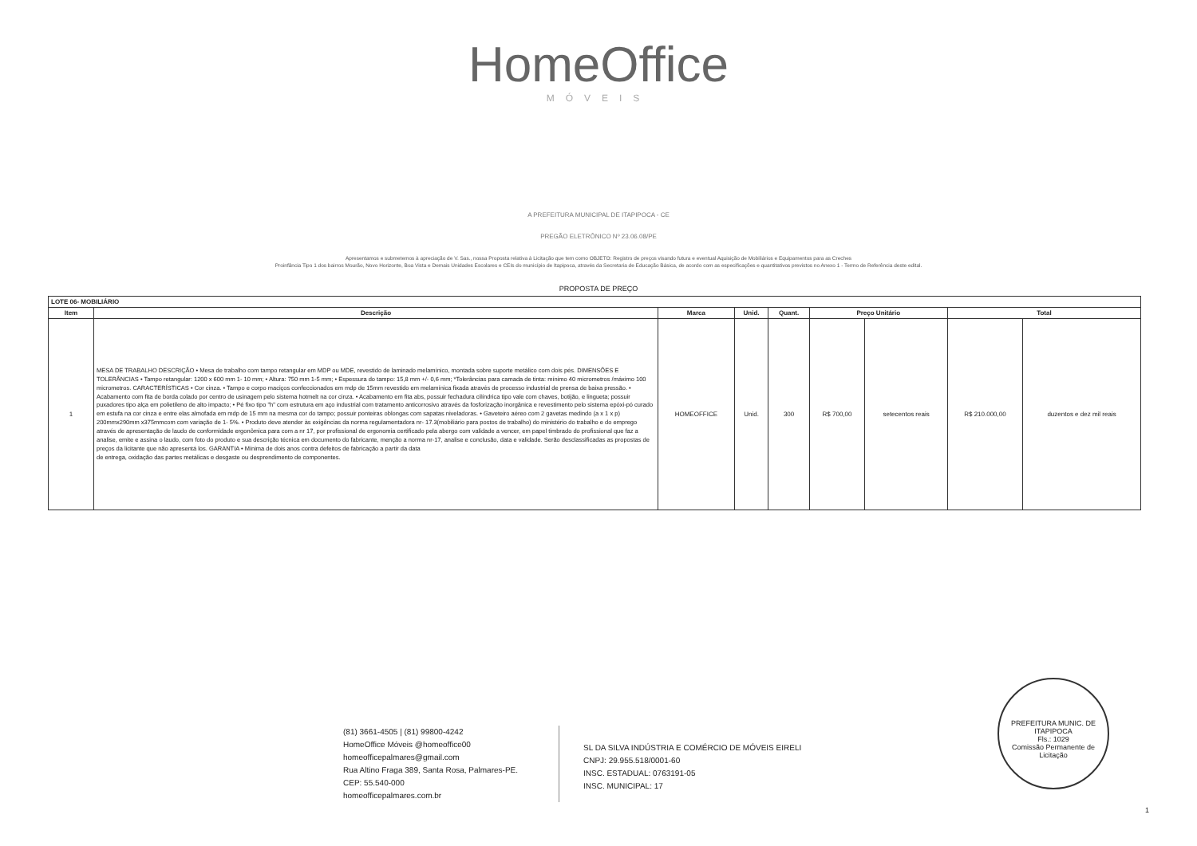HomeOffice
MÓVEIS
A PREFEITURA MUNICIPAL DE ITAPIPOCA - CE
PREGÃO ELETRÔNICO Nº 23.06.08/PE
Apresentamos e submetemos à apreciação de V. Sas., nossa Proposta relativa à Licitação que tem como OBJETO: Registro de preços visando futura e eventual Aquisição de Mobiliários e Equipamentos para as Creches
Proinfância Tipo 1 dos bairros Mourão, Novo Horizonte, Boa Vista e Demais Unidades Escolares e CEIs do município de Itapipoca, através da Secretaria de Educação Básica, de acordo com as especificações e quantitativos previstos no Anexo 1 - Termo de Referência deste edital.
PROPOSTA DE PREÇO
| LOTE 06- MOBILIÁRIO | | | | | | | | |
| --- | --- | --- | --- | --- | --- | --- | --- | --- |
| Item | Descrição | Marca | Unid. | Quant. | Preço Unitário | | Total | |
| 1 | MESA DE TRABALHO DESCRIÇÃO • Mesa de trabalho com tampo retangular em MDP ou MDE, revestido de laminado melamínico, montada sobre suporte metálico com dois pés. DIMENSÕES E TOLERÂNCIAS • Tampo retangular: 1200 x 600 mm 1- 10 mm; • Altura: 750 mm 1-5 mm; • Espessura do tampo: 15,8 mm +/- 0,6 mm; *Tolerâncias para camada de tinta: mínimo 40 micrometros /máximo 100 micrometros. CARACTERÍSTICAS • Cor cinza. • Tampo e corpo maciços confeccionados em mdp de 15mm revestido em melamínica fixada através de processo industrial de prensa de baixa pressão. • Acabamento com fita de borda colado por centro de usinagem pelo sistema hotmelt na cor cinza. • Acabamento em fita abs, possuir fechadura cilíndrica tipo vale com chaves, botijão, e lingueta; possuir puxadores tipo alça em polietileno de alto impacto; • Pé fixo tipo "h" com estrutura em aço industrial com tratamento anticorrosivo através da fosforização inorgânica e revestimento pelo sistema epóxi-pó curado em estufa na cor cinza e entre elas almofada em mdp de 15 mm na mesma cor do tampo; possuir ponteiras oblongas com sapatas niveladoras. • Gaveteiro aéreo com 2 gavetas medindo (a x 1 x p) 200mmx290mm x375mmcom com variação de 1- 5%. • Produto deve atender às exigências da norma regulamentadora nr- 17.3(mobiliário para postos de trabalho) do ministério do trabalho e do emprego através de apresentação de laudo de conformidade ergonômica para com a nr 17, por profissional de ergonomia certificado pela abergo com validade a vencer, em papel timbrado do profissional que faz a analise, emite e assina o laudo, com foto do produto e sua descrição técnica em documento do fabricante, menção a norma nr-17, analise e conclusão, data e validade. Serão desclassificadas as propostas de preços da licitante que não apresentá los. GARANTIA • Mínima de dois anos contra defeitos de fabricação a partir da data de entrega, oxidação das partes metálicas e desgaste ou desprendimento de componentes. | HOMEOFFICE | Unid. | 300 | R$ 700,00 | setecentos reais | R$ 210.000,00 | duzentos e dez mil reais |
(81) 3661-4505 | (81) 99800-4242
HomeOffice Móveis @homeoffice00
homeofficepalmares@gmail.com
Rua Altino Fraga 389, Santa Rosa, Palmares-PE. CEP: 55.540-000
homeofficepalmares.com.br
SL DA SILVA INDÚSTRIA E COMÉRCIO DE MÓVEIS EIRELI
CNPJ: 29.955.518/0001-60
INSC. ESTADUAL: 0763191-05
INSC. MUNICIPAL: 17
PREFEITURA MUNIC. DE ITAPIPOCA
Fls.: 1029
Comissão Permanente de Licitação
1